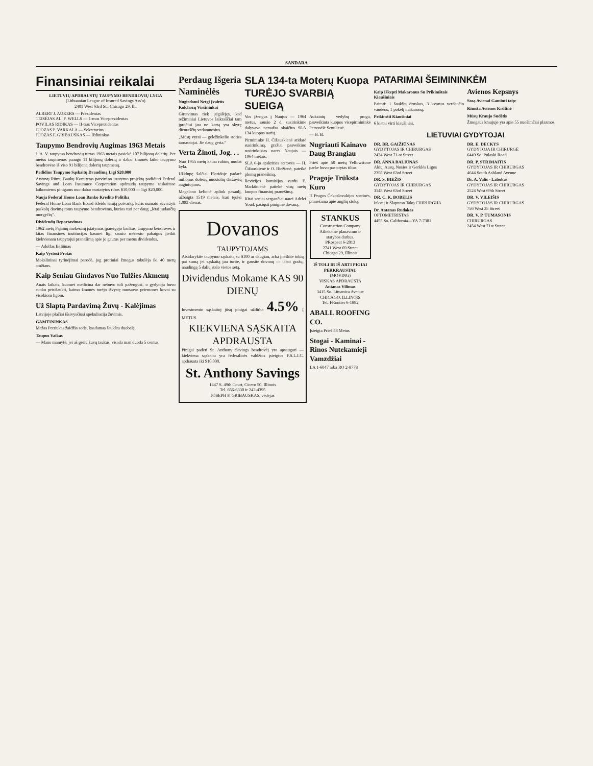SANDARA
Finansiniai reikalai
LIETUVIŲ APDRAUSTŲ TAUPYMO BENDROVIŲ LYGA
(Lithuanian League of Insured Savings Ass'n)
2401 West 63rd St., Chicago 29, Ill.
ALBERT J. AUKERS — Prezidentas
TEISĖJAS AL. F. WELLS — 1-mas Viceprezidentas
POVILAS RIDIKAS — II-tras Viceprezidentas
JUOZAS P. VARKALA — Sekretorius
JUOZAS F. GRIBAUSKAS — Iždininkas
Taupymo Bendrovių Augimas 1963 Metais
J. A. V. taupymo bendrovių turtas 1963 metais pasiekė 107 bilijonų dolerių. Per metus taupmenos paaugo 11 bilijonų dolerių ir dabar žmonės laiko taupymo bendrovėse iš viso 91 bilijoną dolerių taupmenų.
Padidins Taupymo Sąskaitų Draudimą Ligi $20.000
Atstovų Rūmų Bankų Komitetas patvirtino įstatymo projektą padidinti Federal Savings and Loan Insurance Corporation apdraudą taupymo sąskaitose laikomiems pinigams nuo dabar nustatytos ribos $10,000 — ligi $20,000.
Nauja Federal Home Loan Banko Kredito Politika
Federal Home Loan Bank Board išleido naują potvarkį, kuris numato suvaržyti paskolų davimą toms taupymo bendrovėms, kurios turi per daug „lėtai judančių morgyčių“.
Dividendų Reportavimas
1962 metų Pajamų mokesčių įstatymas įpareigojo bankus, taupymo bendroves ir kitas finansines institucijas kasmet ligi sausio mėnesio pabaigos įteikti kiekvienam taupytojui pranešimą apie jo gautus per metus dividendus.
— Adolfas Baliūnas
Kaip Vystosi Protas
Mokslininai tyrinėjimai parodė, jog protiniai žmogus tobulėja iki 40 metų amžiaus.
Kaip Seniau Gindavos Nuo Tulžies Akmenų
Anais laikais, kuomet medicina dar nebuvo toli pažengusi, o gydytoja buvo sunku prisišaukti, kaimo žmonės turėjo išvystę nuosavas priemones kovai su visokiom ligom.
Už Slaptą Pardavimą Žuvų - Kalėjimas
Latvijoje plačiai išsivysčiusi spekuliacija žuvimis.
GAMTININKAS
Mažas Petriukas žaidžia sode, kasdamas šaukštu duobelę.
Taupus Vaikas
— Mano mamytė, jei aš geriu žuvų taukus, visada man duoda 5 centus.
Perdaug Išgeria Naminėlės
Nugirdomi Netgi Įvairūs Kolchozų Viršininkai
Girtavimas tiek įsigalėjęs, kad režiminiai Lietuvos laikraščiai tam įpročiui jau ne kartą yra skyrę dienraščių vedamuosius.
„Mūsų vyrai — geležinkelio stoties tarnautojai. Jie daug geria.“
Verta Žinoti, Jog. . .
Nuo 1955 metų kaina rubinų nuolat kyla.
Užklupę šalčiai Floridoje padarė milionus dolerių nuostolių daržovių augintojams.
Magelano kelionė aplink pasaulį, užbaigta 1519 metais, kuri tęsėsi 1,093 dienas.
SLA 134-ta Moterų Kuopa TURĖJO SVARBIĄ SUEIGĄ
Vos įžengus į Naujus — 1964 metus, sausio 2 d. susirinkime dalyvavo nemažas skaičius SLA 134 kuopos narių.
Pirmininkė H. Čižauskienė atidarė susirinkimą, gražiai pasveikino susirinkusias nares Naujais — 1964 metais.
SLA 6-jo apskrities atstovės — H. Čižauskienė ir O. Biežienė, pateikė įdomų pranešimą.
Revizijos komisijos vardu E. Markūnienė patiekė visų metų kuopos finansinį pranešimą.
Kitai seniai sergančiai narei Adelei Youd, pasiųsti pinigine dovaną.
Auksinių vedybų proga, pasveikinta kuopos vicepirmininkė Petronėlė Senulienė.
— H. B.
Nugriauti Kainavo Daug Brangiau
Prieš apie 50 metų Yellowstone parke buvo pastatytas tiltas.
Pragoje Trūksta Kuro
Iš Pragos Čekoslovakijos sostinės, pranešama apie anglių stoką.
Dovanos
TAUPYTOJAMS
Atsidarykite taupymo sąskaitą su $100 ar daugiau, arba įneškite tokią pat sumą jei sąskaitą jau turite, ir gausite dovanų — labai gražų, naudingą 5 dalių stalo vietos setą.
Dividendus Mokame KAS 90 DIENŲ
Investmento sąskaitoj jūsų pinigai uždirba 4.5% Į METUS
KIEKVIENA SĄSKAITA APDRAUSTA
Pinigai padėti St. Anthony Savings bendrovėj yra apsaugoti — kiekviena sąskaita yra federalinės valdžios įsteigtos F.S.L.I.C. apdrausta iki $10,000.
St. Anthony Savings
1447 S. 49th Court, Cicero 50, Illinois
Tel. 656-6330 ir 242-4395
JOSEPH F. GRIBAUSKAS, vedėjas
STANKUS
Construction Company
Atliekame planavimo ir statybos darbus.
PRospect 6-2013
2741 West 69 Street
Chicago 29, Illinois
IŠ TOLI IR IŠ ARTI PIGIAI PERKRAUSTAU
(MOVING)
VISKAS APDRAUSTA
Antanas Vilimas
3415 So. Lituanica Avenue
CHICAGO, ILLINOIS
Tel. FRontier 6-1882
ABALL ROOFING CO.
Įsteigta Prieš 48 Metus
Stogai - Kaminai - Rinos Nutekamieji Vamzdžiai
LA 1-6047 arba RO 2-8778
PATARIMAI ŠEIMININKĖM
Kaip Iškepti Makaronus Su Prikimštais Kiaušiniais
Paimti: 1 šaukštą druskos, 3 kvortas verdančio vandens, 1 pokelį makaronų.
Prikimšti Kiaušiniai
6 kietai virti kiaušiniai.
Avienos Kepsnys
Sosą Avienai Gaminti taip:
Kimšta Avienos Krūtinė
Mūsų Kraujo Sudėtis
Žmogaus kraujuje yra apie 55 nuošimčiai plazmos.
LIETUVIAI GYDYTOJAI
DR. BR. GAIŽIŪNAS
GYDYTOJAS IR CHIRURGAS
2424 West 71-st Street
DR. ANNA BALIŪNAS
Akių, Ausų, Nosies ir Gerklės Ligos
2358 West 63rd Street
DR. S. BIEŽIS
GYDYTOJAS IR CHIRURGAS
3148 West 63rd Street
DR. C. K. BOBELIS
Inkstų ir Šlapumo Takų CHIRURGIJA
Dr. Antanas Rudokas
OPTOMETRISTAS
4455 So. California—YA 7-7381
DR. E. DECKYS
GYDYTOJA IR CHIRURGĖ
6449 So. Pulaski Road
DR. P. STRIMAITIS
GYDYTOJAS IR CHIRURGAS
4644 South Ashland Avenue
Dr. A. Valis - Labokas
GYDYTOJAS IR CHIRURGAS
2524 West 69th Street
DR. V. VILEIŠIS
GYDYTOJAS IR CHIRURGAS
756 West 35 Street
DR. V. P. TUMASONIS
CHIRURGAS
2454 West 71st Street